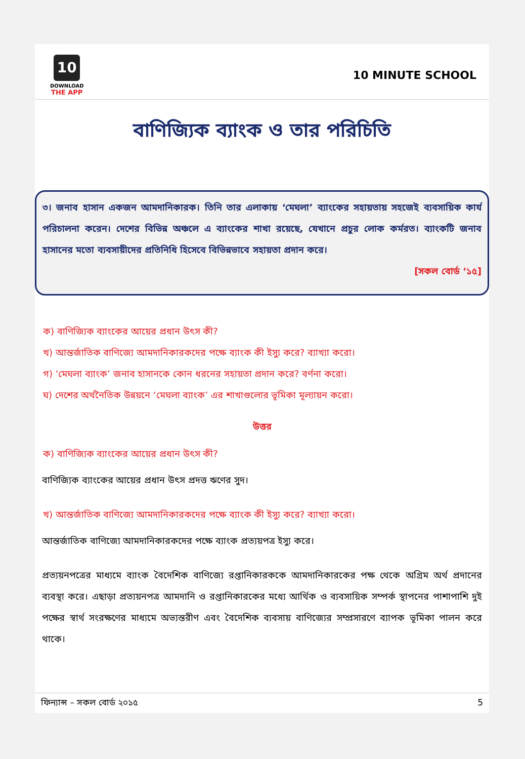10
DOWNLOAD
THE APP
10 MINUTE SCHOOL
বাণিজ্যিক ব্যাংক ও তার পরিচিতি
৩। জনাব হাসান একজন আমদানিকারক। তিনি তার এলাকায় ‘মেঘলা’ ব্যাংকের সহায়তায় সহজেই ব্যবসায়িক কার্য পরিচালনা করেন। দেশের বিভিন্ন অঞ্চলে এ ব্যাংকের শাখা রয়েছে, যেখানে প্রচুর লোক কর্মরত। ব্যাংকটি জনাব হাসানের মতো ব্যবসায়ীদের প্রতিনিধি হিসেবে বিভিন্নভাবে সহায়তা প্রদান করে।
[সকল বোর্ড ‘১৫]
ক) বাণিজ্যিক ব্যাংকের আয়ের প্রধান উৎস কী?
খ) আন্তর্জাতিক বাণিজ্যে আমদানিকারকদের পক্ষে ব্যাংক কী ইস্যু করে? ব্যাখ্যা করো।
গ) ‘মেঘলা ব্যাংক’ জনাব হাসানকে কোন ধরনের সহায়তা প্রদান করে? বর্ণনা করো।
ঘ) দেশের অর্থনৈতিক উন্নয়নে ‘মেঘলা ব্যাংক’ এর শাখাগুলোর ভূমিকা মূল্যায়ন করো।
উত্তর
ক) বাণিজ্যিক ব্যাংকের আয়ের প্রধান উৎস কী?
বাণিজ্যিক ব্যাংকের আয়ের প্রধান উৎস প্রদত্ত ঋণের সুদ।
খ) আন্তর্জাতিক বাণিজ্যে আমদানিকারকদের পক্ষে ব্যাংক কী ইস্যু করে? ব্যাখ্যা করো।
আন্তর্জাতিক বাণিজ্যে আমদানিকারকদের পক্ষে ব্যাংক প্রত্যয়পত্র ইস্যু করে।
প্রত্যয়নপত্রের মাধ্যমে ব্যাংক বৈদেশিক বাণিজ্যে রপ্তানিকারককে আমদানিকারকের পক্ষ থেকে অগ্রিম অর্থ প্রদানের ব্যবস্থা করে। এছাড়া প্রত্যয়নপত্র আমদানি ও রপ্তানিকারকের মধ্যে আর্থিক ও ব্যবসায়িক সম্পর্ক স্থাপনের পাশাপাশি দুই পক্ষের স্বার্থ সংরক্ষণের মাধ্যমে অভ্যন্তরীণ এবং বৈদেশিক ব্যবসায় বাণিজ্যের সম্প্রসারণে ব্যাপক ভূমিকা পালন করে থাকে।
ফিন্যান্স – সকল বোর্ড ২০১৫ 5